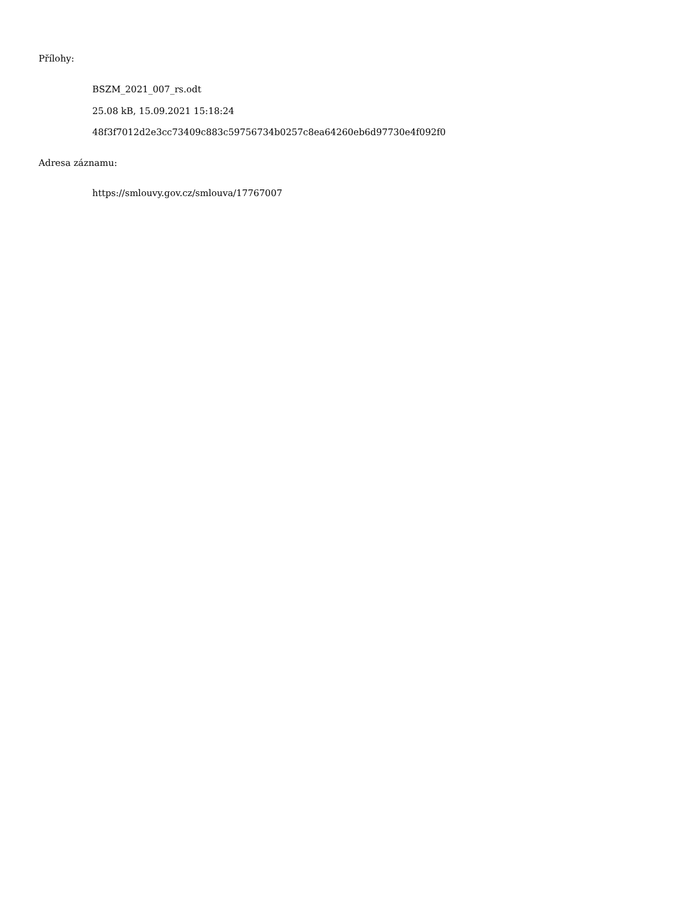Přílohy:
BSZM_2021_007_rs.odt
25.08 kB, 15.09.2021 15:18:24
48f3f7012d2e3cc73409c883c59756734b0257c8ea64260eb6d97730e4f092f0
Adresa záznamu:
https://smlouvy.gov.cz/smlouva/17767007